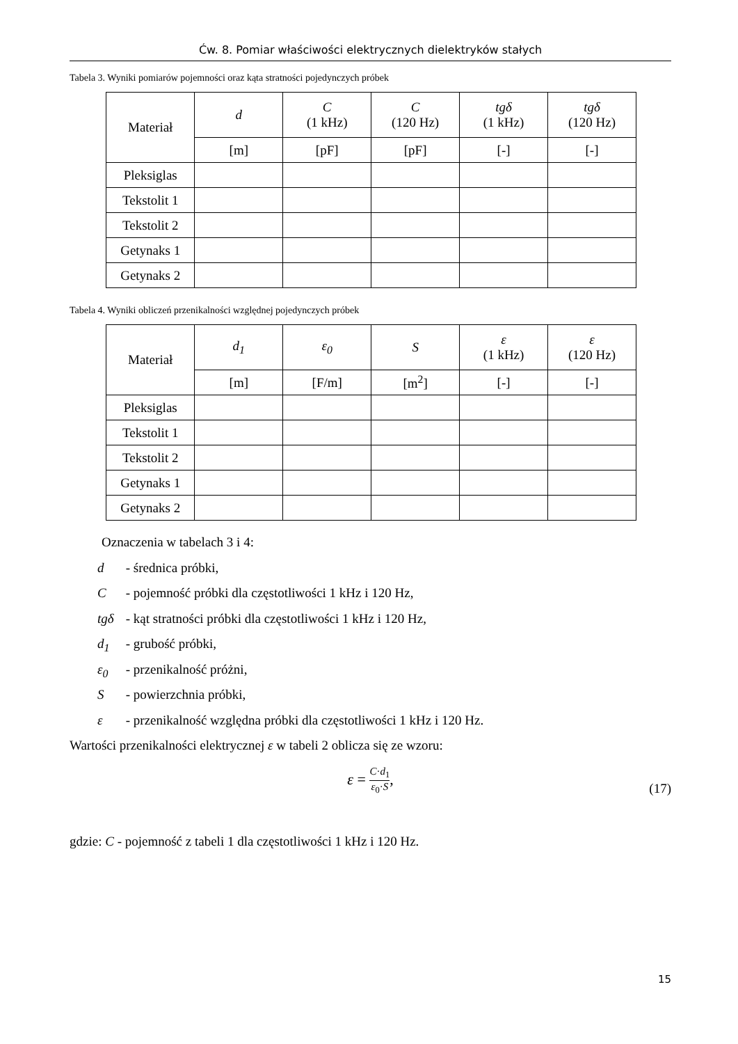Ćw. 8. Pomiar właściwości elektrycznych dielektryków stałych
Tabela 3. Wyniki pomiarów pojemności oraz kąta stratności pojedynczych próbek
| Materiał | d | C (1 kHz) | C (120 Hz) | tgδ (1 kHz) | tgδ (120 Hz) |
| --- | --- | --- | --- | --- | --- |
| | [m] | [pF] | [pF] | [-] | [-] |
| Pleksiglas | | | | | |
| Tekstolit 1 | | | | | |
| Tekstolit 2 | | | | | |
| Getynaks 1 | | | | | |
| Getynaks 2 | | | | | |
Tabela 4. Wyniki obliczeń przenikalności względnej pojedynczych próbek
| Materiał | d<sub>1</sub> | ε<sub>0</sub> | S | ε (1 kHz) | ε (120 Hz) |
| --- | --- | --- | --- | --- | --- |
| | [m] | [F/m] | [m<sup>2</sup>] | [-] | [-] |
| Pleksiglas | | | | | |
| Tekstolit 1 | | | | | |
| Tekstolit 2 | | | | | |
| Getynaks 1 | | | | | |
| Getynaks 2 | | | | | |
Oznaczenia w tabelach 3 i 4:
d - średnica próbki,
C - pojemność próbki dla częstotliwości 1 kHz i 120 Hz,
tgδ - kąt stratności próbki dla częstotliwości 1 kHz i 120 Hz,
d<sub>1</sub> - grubość próbki,
ε<sub>0</sub> - przenikalność próżni,
S - powierzchnia próbki,
ε - przenikalność względna próbki dla częstotliwości 1 kHz i 120 Hz.
Wartości przenikalności elektrycznej ε w tabeli 2 oblicza się ze wzoru:
ε = C·d<sub>1</sub> ε<sub>0</sub>·S,
(17)
gdzie: C - pojemność z tabeli 1 dla częstotliwości 1 kHz i 120 Hz.
15